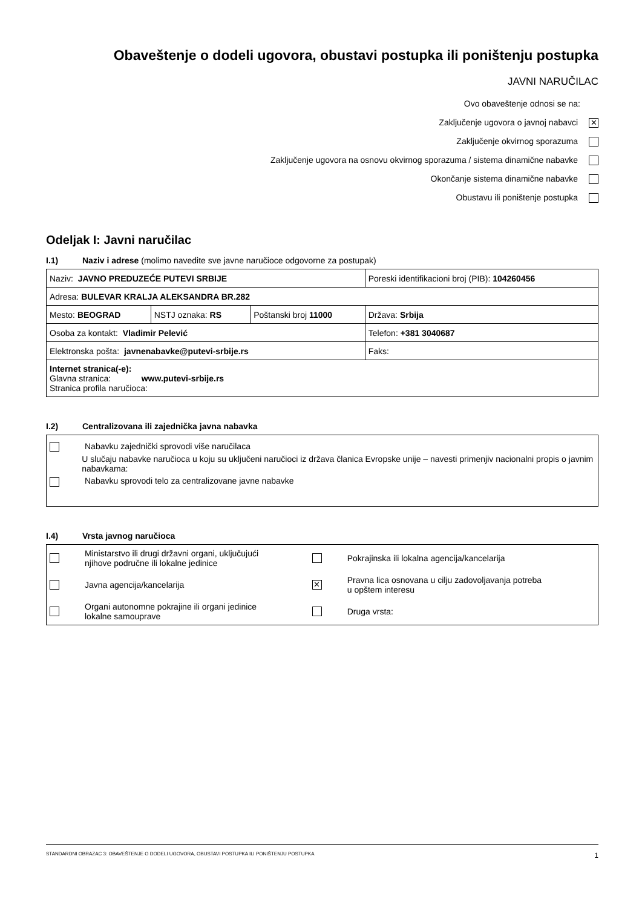Obaveštenje o dodeli ugovora, obustavi postupka ili poništenju postupka
JAVNI NARUČILAC
Ovo obaveštenje odnosi se na:
Zaključenje ugovora o javnoj nabavci ✕
Zaključenje okvirnog sporazuma
Zaključenje ugovora na osnovu okvirnog sporazuma / sistema dinamične nabavke
Okončanje sistema dinamične nabavke
Obustavu ili poništenje postupka
Odeljak I: Javni naručilac
I.1) Naziv i adrese (molimo navedite sve javne naručioce odgovorne za postupak)
| Naziv: JAVNO PREDUZEĆE PUTEVI SRBIJE | | | Poreski identifikacioni broj (PIB): 104260456 |
| Adresa: BULEVAR KRALJA ALEKSANDRA BR.282 | | | |
| Mesto: BEOGRAD | NSTJ oznaka: RS | Poštanski broj 11000 | Država: Srbija |
| Osoba za kontakt: Vladimir Pelević | | | Telefon: +381 3040687 |
| Elektronska pošta: javnenabavke@putevi-srbije.rs | | | Faks: |
| Internet stranica(-e): Glavna stranica: www.putevi-srbije.rs Stranica profila naručioca: | | | |
I.2) Centralizovana ili zajednička javna nabavka
Nabavku zajednički sprovodi više naručilaca
U slučaju nabavke naručioca u koju su uključeni naručioci iz država članica Evropske unije – navesti primenjiv nacionalni propis o javnim nabavkama:
Nabavku sprovodi telo za centralizovane javne nabavke
I.4) Vrsta javnog naručioca
| | Ministarstvo ili drugi državni organi, uključujući njihove područne ili lokalne jedinice | | Pokrajinska ili lokalna agencija/kancelarija |
| | Javna agencija/kancelarija | ✕ | Pravna lica osnovana u cilju zadovoljavanja potreba u opštem interesu |
| | Organi autonomne pokrajine ili organi jedinice lokalne samouprave | | Druga vrsta: |
STANDARDNI OBRAZAC 3: OBAVEŠTENJE O DODELI UGOVORA, OBUSTAVI POSTUPKA ILI PONIŠTENJU POSTUPKA 1